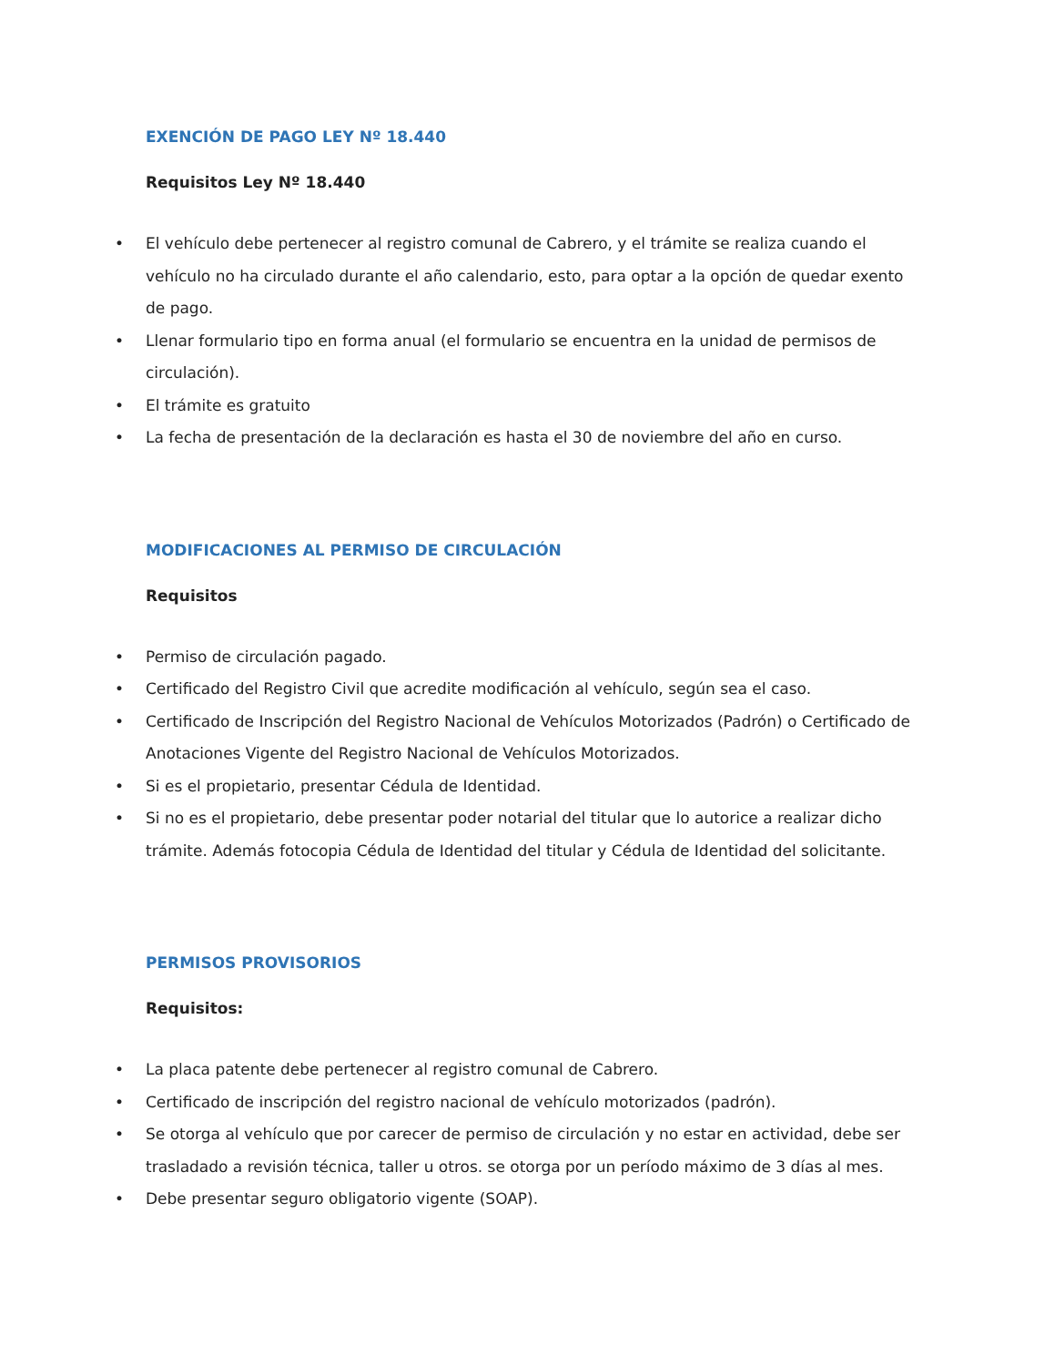EXENCIÓN DE PAGO LEY Nº 18.440
Requisitos Ley Nº 18.440
• El vehículo debe pertenecer al registro comunal de Cabrero, y el trámite se realiza cuando el vehículo no ha circulado durante el año calendario, esto, para optar a la opción de quedar exento de pago.
• Llenar formulario tipo en forma anual (el formulario se encuentra en la unidad de permisos de circulación).
• El trámite es gratuito
• La fecha de presentación de la declaración es hasta el 30 de noviembre del año en curso.
MODIFICACIONES AL PERMISO DE CIRCULACIÓN
Requisitos
• Permiso de circulación pagado.
• Certificado del Registro Civil que acredite modificación al vehículo, según sea el caso.
• Certificado de Inscripción del Registro Nacional de Vehículos Motorizados (Padrón) o Certificado de Anotaciones Vigente del Registro Nacional de Vehículos Motorizados.
• Si es el propietario, presentar Cédula de Identidad.
• Si no es el propietario, debe presentar poder notarial del titular que lo autorice a realizar dicho trámite. Además fotocopia Cédula de Identidad del titular y Cédula de Identidad del solicitante.
PERMISOS PROVISORIOS
Requisitos:
• La placa patente debe pertenecer al registro comunal de Cabrero.
• Certificado de inscripción del registro nacional de vehículo motorizados (padrón).
• Se otorga al vehículo que por carecer de permiso de circulación y no estar en actividad, debe ser trasladado a revisión técnica, taller u otros. se otorga por un período máximo de 3 días al mes.
• Debe presentar seguro obligatorio vigente (SOAP).